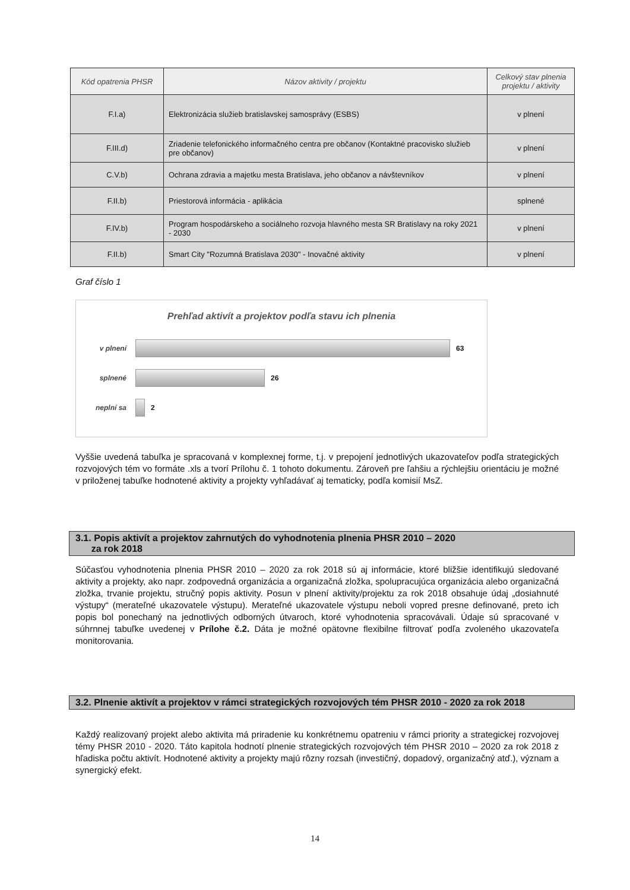| Kód opatrenia PHSR | Názov aktivity / projektu | Celkový stav plnenia projektu / aktivity |
| --- | --- | --- |
| F.I.a) | Elektronizácia služieb bratislavskej samosprávy (ESBS) | v plnení |
| F.III.d) | Zriadenie telefonického informačného centra pre občanov (Kontaktné pracovisko služieb pre občanov) | v plnení |
| C.V.b) | Ochrana zdravia a majetku mesta Bratislava, jeho občanov a návštevníkov | v plnení |
| F.II.b) | Priestorová informácia - aplikácia | splnené |
| F.IV.b) | Program hospodárskeho a sociálneho rozvoja hlavného mesta SR Bratislavy na roky 2021 - 2030 | v plnení |
| F.II.b) | Smart City "Rozumná Bratislava 2030" - Inovačné aktivity | v plnení |
Graf číslo 1
Prehľad aktivít a projektov podľa stavu ich plnenia
v plnení 63
splnené 26
neplní sa 2
Vyššie uvedená tabuľka je spracovaná v komplexnej forme, t.j. v prepojení jednotlivých ukazovateľov podľa strategických rozvojových tém vo formáte .xls a tvorí Prílohu č. 1 tohoto dokumentu. Zároveň pre ľahšiu a rýchlejšiu orientáciu je možné v priloženej tabuľke hodnotené aktivity a projekty vyhľadávať aj tematicky, podľa komisií MsZ.
3.1. Popis aktivít a projektov zahrnutých do vyhodnotenia plnenia PHSR 2010 – 2020
za rok 2018
Súčasťou vyhodnotenia plnenia PHSR 2010 – 2020 za rok 2018 sú aj informácie, ktoré bližšie identifikujú sledované aktivity a projekty, ako napr. zodpovedná organizácia a organizačná zložka, spolupracujúca organizácia alebo organizačná zložka, trvanie projektu, stručný popis aktivity. Posun v plnení aktivity/projektu za rok 2018 obsahuje údaj „dosiahnuté výstupy“ (merateľné ukazovatele výstupu). Merateľné ukazovatele výstupu neboli vopred presne definované, preto ich popis bol ponechaný na jednotlivých odborných útvaroch, ktoré vyhodnotenia spracovávali. Údaje sú spracované v súhrnnej tabuľke uvedenej v Prílohe č.2. Dáta je možné opätovne flexibilne filtrovať podľa zvoleného ukazovateľa monitorovania.
3.2. Plnenie aktivít a projektov v rámci strategických rozvojových tém PHSR 2010 - 2020 za rok 2018
Každý realizovaný projekt alebo aktivita má priradenie ku konkrétnemu opatreniu v rámci priority a strategickej rozvojovej témy PHSR 2010 - 2020. Táto kapitola hodnotí plnenie strategických rozvojových tém PHSR 2010 – 2020 za rok 2018 z hľadiska počtu aktivít. Hodnotené aktivity a projekty majú rôzny rozsah (investičný, dopadový, organizačný atď.), význam a synergický efekt.
14